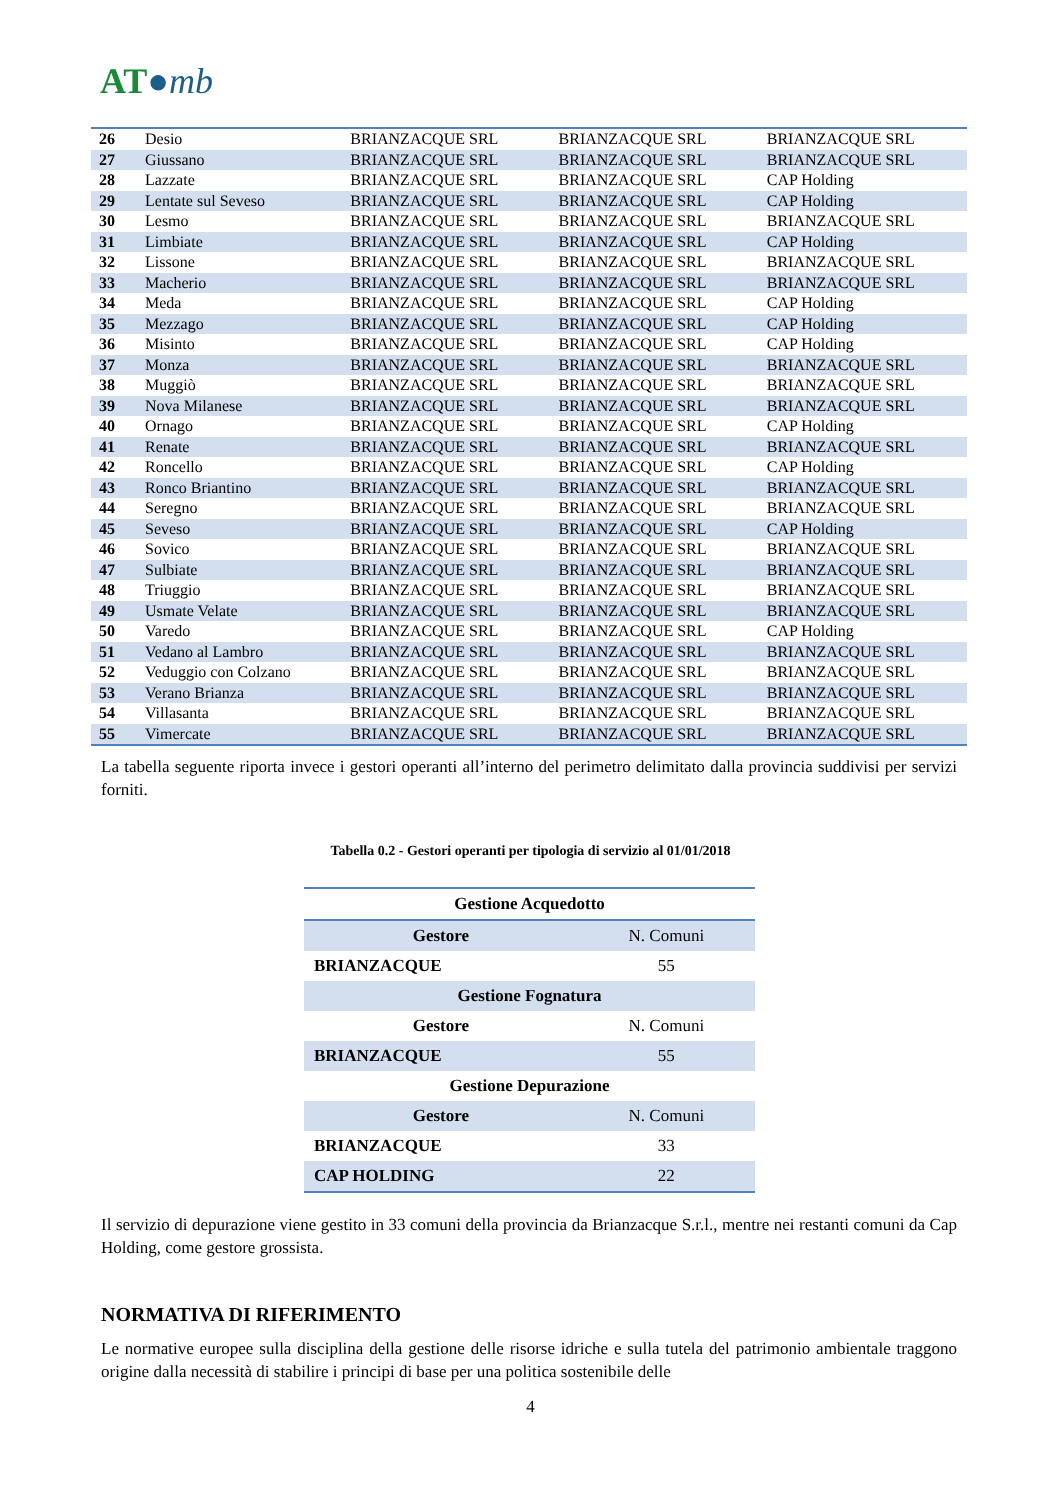AT●mb
| 26 | Desio | BRIANZACQUE SRL | BRIANZACQUE SRL | BRIANZACQUE SRL |
| 27 | Giussano | BRIANZACQUE SRL | BRIANZACQUE SRL | BRIANZACQUE SRL |
| 28 | Lazzate | BRIANZACQUE SRL | BRIANZACQUE SRL | CAP Holding |
| 29 | Lentate sul Seveso | BRIANZACQUE SRL | BRIANZACQUE SRL | CAP Holding |
| 30 | Lesmo | BRIANZACQUE SRL | BRIANZACQUE SRL | BRIANZACQUE SRL |
| 31 | Limbiate | BRIANZACQUE SRL | BRIANZACQUE SRL | CAP Holding |
| 32 | Lissone | BRIANZACQUE SRL | BRIANZACQUE SRL | BRIANZACQUE SRL |
| 33 | Macherio | BRIANZACQUE SRL | BRIANZACQUE SRL | BRIANZACQUE SRL |
| 34 | Meda | BRIANZACQUE SRL | BRIANZACQUE SRL | CAP Holding |
| 35 | Mezzago | BRIANZACQUE SRL | BRIANZACQUE SRL | CAP Holding |
| 36 | Misinto | BRIANZACQUE SRL | BRIANZACQUE SRL | CAP Holding |
| 37 | Monza | BRIANZACQUE SRL | BRIANZACQUE SRL | BRIANZACQUE SRL |
| 38 | Muggiò | BRIANZACQUE SRL | BRIANZACQUE SRL | BRIANZACQUE SRL |
| 39 | Nova Milanese | BRIANZACQUE SRL | BRIANZACQUE SRL | BRIANZACQUE SRL |
| 40 | Ornago | BRIANZACQUE SRL | BRIANZACQUE SRL | CAP Holding |
| 41 | Renate | BRIANZACQUE SRL | BRIANZACQUE SRL | BRIANZACQUE SRL |
| 42 | Roncello | BRIANZACQUE SRL | BRIANZACQUE SRL | CAP Holding |
| 43 | Ronco Briantino | BRIANZACQUE SRL | BRIANZACQUE SRL | BRIANZACQUE SRL |
| 44 | Seregno | BRIANZACQUE SRL | BRIANZACQUE SRL | BRIANZACQUE SRL |
| 45 | Seveso | BRIANZACQUE SRL | BRIANZACQUE SRL | CAP Holding |
| 46 | Sovico | BRIANZACQUE SRL | BRIANZACQUE SRL | BRIANZACQUE SRL |
| 47 | Sulbiate | BRIANZACQUE SRL | BRIANZACQUE SRL | BRIANZACQUE SRL |
| 48 | Triuggio | BRIANZACQUE SRL | BRIANZACQUE SRL | BRIANZACQUE SRL |
| 49 | Usmate Velate | BRIANZACQUE SRL | BRIANZACQUE SRL | BRIANZACQUE SRL |
| 50 | Varedo | BRIANZACQUE SRL | BRIANZACQUE SRL | CAP Holding |
| 51 | Vedano al Lambro | BRIANZACQUE SRL | BRIANZACQUE SRL | BRIANZACQUE SRL |
| 52 | Veduggio con Colzano | BRIANZACQUE SRL | BRIANZACQUE SRL | BRIANZACQUE SRL |
| 53 | Verano Brianza | BRIANZACQUE SRL | BRIANZACQUE SRL | BRIANZACQUE SRL |
| 54 | Villasanta | BRIANZACQUE SRL | BRIANZACQUE SRL | BRIANZACQUE SRL |
| 55 | Vimercate | BRIANZACQUE SRL | BRIANZACQUE SRL | BRIANZACQUE SRL |
La tabella seguente riporta invece i gestori operanti all’interno del perimetro delimitato dalla provincia suddivisi per servizi forniti.
Tabella 0.2 - Gestori operanti per tipologia di servizio al 01/01/2018
| Gestione Acquedotto | |
| --- | --- |
| Gestore | N. Comuni |
| BRIANZACQUE | 55 |
| Gestione Fognatura | |
| Gestore | N. Comuni |
| BRIANZACQUE | 55 |
| Gestione Depurazione | |
| Gestore | N. Comuni |
| BRIANZACQUE | 33 |
| CAP HOLDING | 22 |
Il servizio di depurazione viene gestito in 33 comuni della provincia da Brianzacque S.r.l., mentre nei restanti comuni da Cap Holding, come gestore grossista.
NORMATIVA DI RIFERIMENTO
Le normative europee sulla disciplina della gestione delle risorse idriche e sulla tutela del patrimonio ambientale traggono origine dalla necessità di stabilire i principi di base per una politica sostenibile delle
4